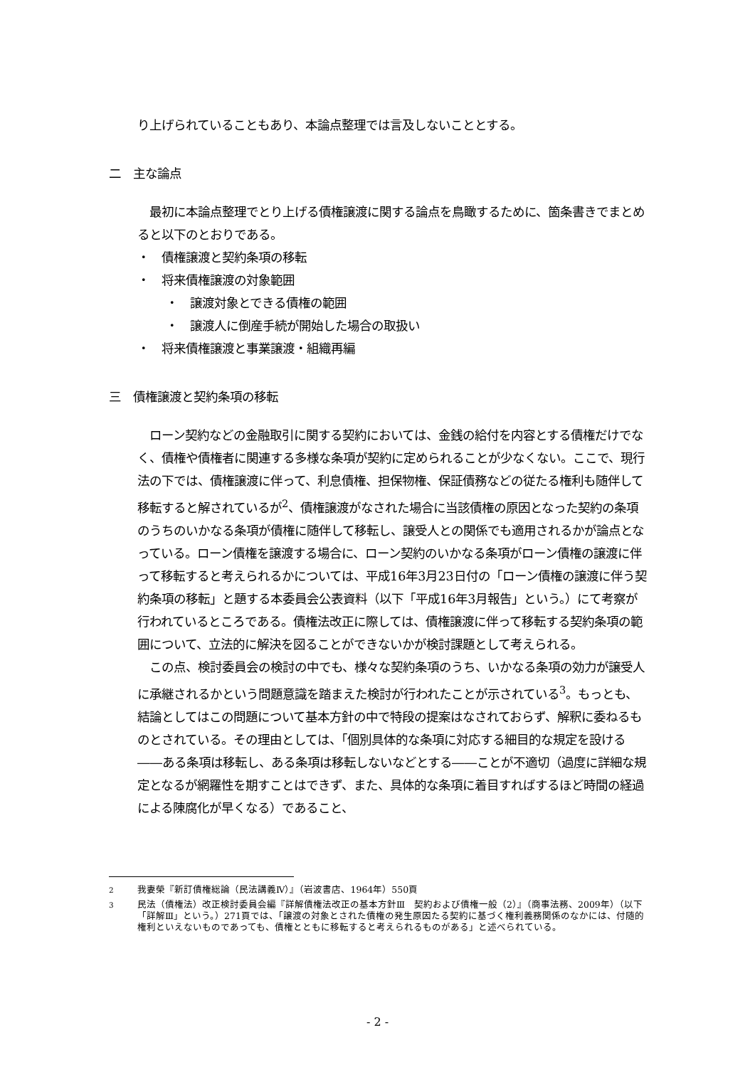り上げられていることもあり、本論点整理では言及しないこととする。
二　主な論点
　最初に本論点整理でとり上げる債権譲渡に関する論点を鳥瞰するために、箇条書きでまとめると以下のとおりである。
・　債権譲渡と契約条項の移転
・　将来債権譲渡の対象範囲
・　譲渡対象とできる債権の範囲
・　譲渡人に倒産手続が開始した場合の取扱い
・　将来債権譲渡と事業譲渡・組織再編
三　債権譲渡と契約条項の移転
　ローン契約などの金融取引に関する契約においては、金銭の給付を内容とする債権だけでなく、債権や債権者に関連する多様な条項が契約に定められることが少なくない。ここで、現行法の下では、債権譲渡に伴って、利息債権、担保物権、保証債務などの従たる権利も随伴して移転すると解されているが<sup>2</sup>、債権譲渡がなされた場合に当該債権の原因となった契約の条項のうちのいかなる条項が債権に随伴して移転し、譲受人との関係でも適用されるかが論点となっている。ローン債権を譲渡する場合に、ローン契約のいかなる条項がローン債権の譲渡に伴って移転すると考えられるかについては、平成16年3月23日付の「ローン債権の譲渡に伴う契約条項の移転」と題する本委員会公表資料（以下「平成16年3月報告」という。）にて考察が行われているところである。債権法改正に際しては、債権譲渡に伴って移転する契約条項の範囲について、立法的に解決を図ることができないかが検討課題として考えられる。
　この点、検討委員会の検討の中でも、様々な契約条項のうち、いかなる条項の効力が譲受人に承継されるかという問題意識を踏まえた検討が行われたことが示されている<sup>3</sup>。もっとも、結論としてはこの問題について基本方針の中で特段の提案はなされておらず、解釈に委ねるものとされている。その理由としては、「個別具体的な条項に対応する細目的な規定を設ける――ある条項は移転し、ある条項は移転しないなどとする――ことが不適切（過度に詳細な規定となるが網羅性を期すことはできず、また、具体的な条項に着目すればするほど時間の経過による陳腐化が早くなる）であること、
<sup>2</sup> 我妻榮『新訂債権総論（民法講義Ⅳ）』（岩波書店、1964年）550頁
<sup>3</sup> 民法（債権法）改正検討委員会編『詳解債権法改正の基本方針Ⅲ　契約および債権一般（2）』（商事法務、2009年）（以下「詳解Ⅲ」という。）271頁では、「譲渡の対象とされた債権の発生原因たる契約に基づく権利義務関係のなかには、付随的権利といえないものであっても、債権とともに移転すると考えられるものがある」と述べられている。
- 2 -